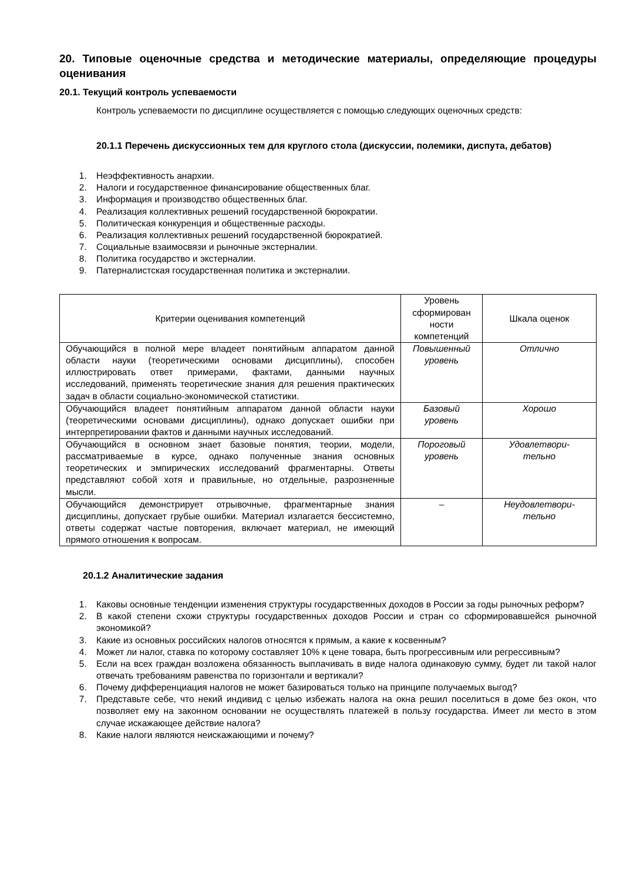20. Типовые оценочные средства и методические материалы, определяющие процедуры оценивания
20.1. Текущий контроль успеваемости
Контроль успеваемости по дисциплине осуществляется с помощью следующих оценочных средств:
20.1.1 Перечень дискуссионных тем для круглого стола (дискуссии, полемики, диспута, дебатов)
1. Неэффективность анархии.
2. Налоги и государственное финансирование общественных благ.
3. Информация и производство общественных благ.
4. Реализация коллективных решений государственной бюрократии.
5. Политическая конкуренция и общественные расходы.
6. Реализация коллективных решений государственной бюрократией.
7. Социальные взаимосвязи и рыночные экстерналии.
8. Политика государство и экстерналии.
9. Патерналистская государственная политика и экстерналии.
| Критерии оценивания компетенций | Уровень сформирован ности компетенций | Шкала оценок |
| --- | --- | --- |
| Обучающийся в полной мере владеет понятийным аппаратом данной области науки (теоретическими основами дисциплины), способен иллюстрировать ответ примерами, фактами, данными научных исследований, применять теоретические знания для решения практических задач в области социально-экономической статистики. | Повышенный уровень | Отлично |
| Обучающийся владеет понятийным аппаратом данной области науки (теоретическими основами дисциплины), однако допускает ошибки при интерпретировании фактов и данными научных исследований. | Базовый уровень | Хорошо |
| Обучающийся в основном знает базовые понятия, теории, модели, рассматриваемые в курсе, однако полученные знания основных теоретических и эмпирических исследований фрагментарны. Ответы представляют собой хотя и правильные, но отдельные, разрозненные мысли. | Пороговый уровень | Удовлетвори- тельно |
| Обучающийся демонстрирует отрывочные, фрагментарные знания дисциплины, допускает грубые ошибки. Материал излагается бессистемно, ответы содержат частые повторения, включает материал, не имеющий прямого отношения к вопросам. | – | Неудовлетвори- тельно |
20.1.2 Аналитические задания
1. Каковы основные тенденции изменения структуры государственных доходов в России за годы рыночных реформ?
2. В какой степени схожи структуры государственных доходов России и стран со сформировавшейся рыночной экономикой?
3. Какие из основных российских налогов относятся к прямым, а какие к косвенным?
4. Может ли налог, ставка по которому составляет 10% к цене товара, быть прогрессивным или регрессивным?
5. Если на всех граждан возложена обязанность выплачивать в виде налога одинаковую сумму, будет ли такой налог отвечать требованиям равенства по горизонтали и вертикали?
6. Почему дифференциация налогов не может базироваться только на принципе получаемых выгод?
7. Представьте себе, что некий индивид с целью избежать налога на окна решил поселиться в доме без окон, что позволяет ему на законном основании не осуществлять платежей в пользу государства. Имеет ли место в этом случае искажающее действие налога?
8. Какие налоги являются неискажающими и почему?